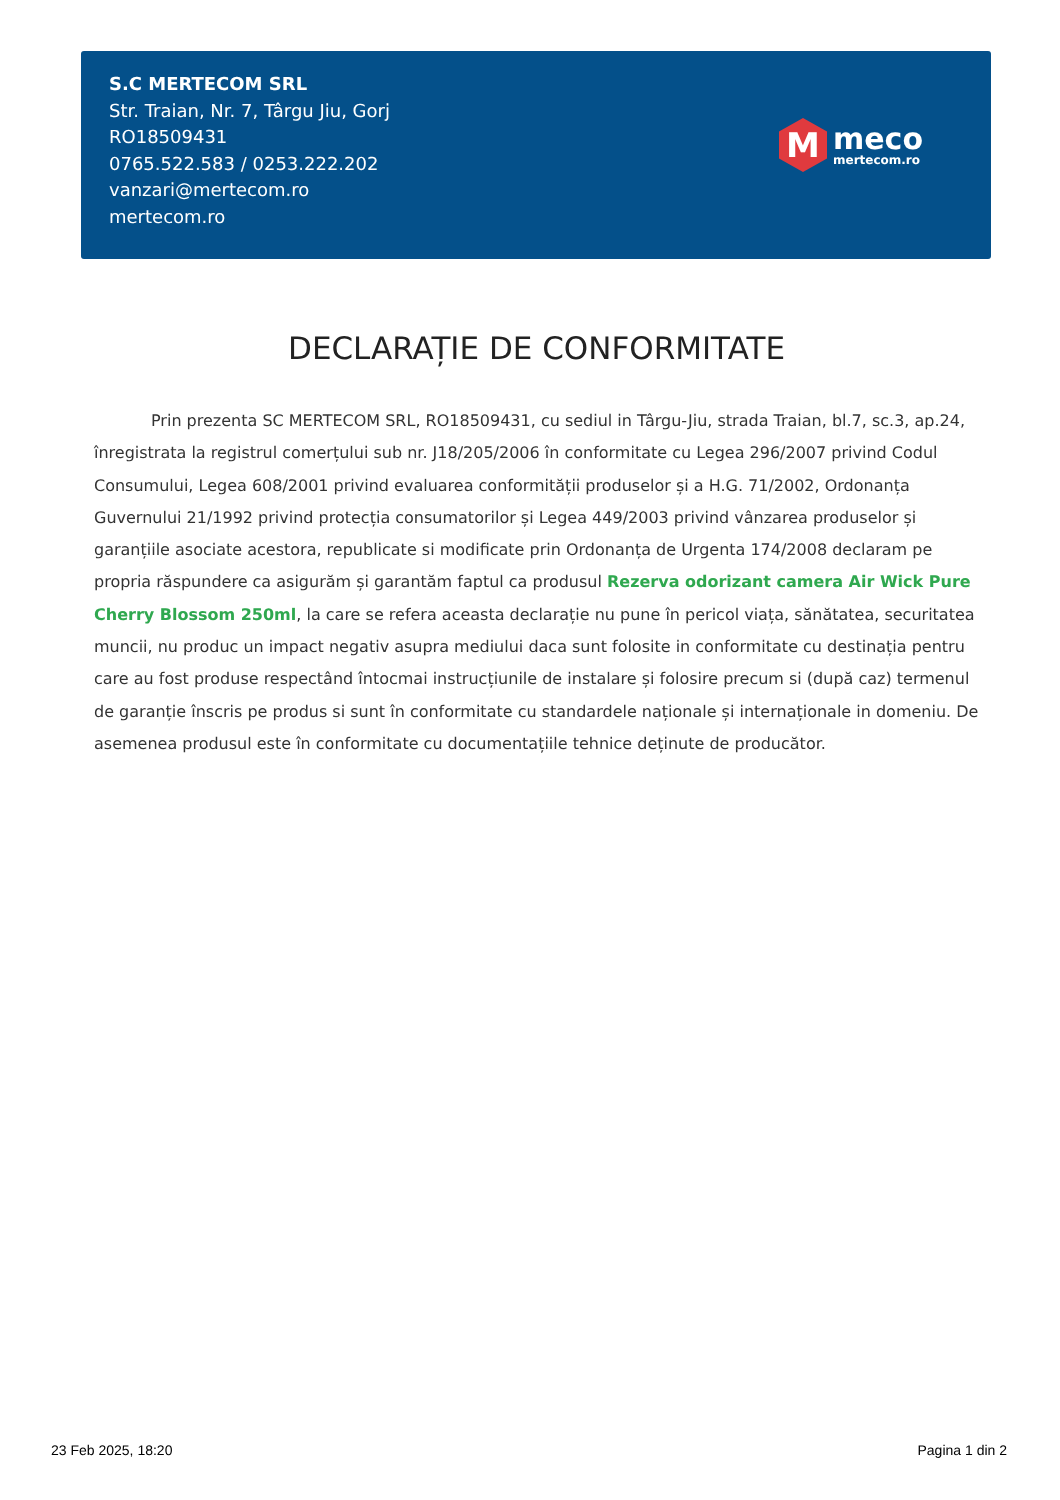S.C MERTECOM SRL
Str. Traian, Nr. 7, Târgu Jiu, Gorj
RO18509431
0765.522.583 / 0253.222.202
vanzari@mertecom.ro
mertecom.ro
M
meco
mertecom.ro
DECLARAȚIE DE CONFORMITATE
Prin prezenta SC MERTECOM SRL, RO18509431, cu sediul in Târgu-Jiu, strada Traian, bl.7, sc.3, ap.24, înregistrata la registrul comerțului sub nr. J18/205/2006 în conformitate cu Legea 296/2007 privind Codul Consumului, Legea 608/2001 privind evaluarea conformității produselor și a H.G. 71/2002, Ordonanța Guvernului 21/1992 privind protecția consumatorilor și Legea 449/2003 privind vânzarea produselor și garanțiile asociate acestora, republicate si modificate prin Ordonanța de Urgenta 174/2008 declaram pe propria răspundere ca asigurăm și garantăm faptul ca produsul Rezerva odorizant camera Air Wick Pure Cherry Blossom 250ml, la care se refera aceasta declarație nu pune în pericol viața, sănătatea, securitatea muncii, nu produc un impact negativ asupra mediului daca sunt folosite in conformitate cu destinația pentru care au fost produse respectând întocmai instrucțiunile de instalare și folosire precum si (după caz) termenul de garanție înscris pe produs si sunt în conformitate cu standardele naționale și internaționale in domeniu. De asemenea produsul este în conformitate cu documentațiile tehnice deținute de producător.
23 Feb 2025, 18:20 Pagina 1 din 2